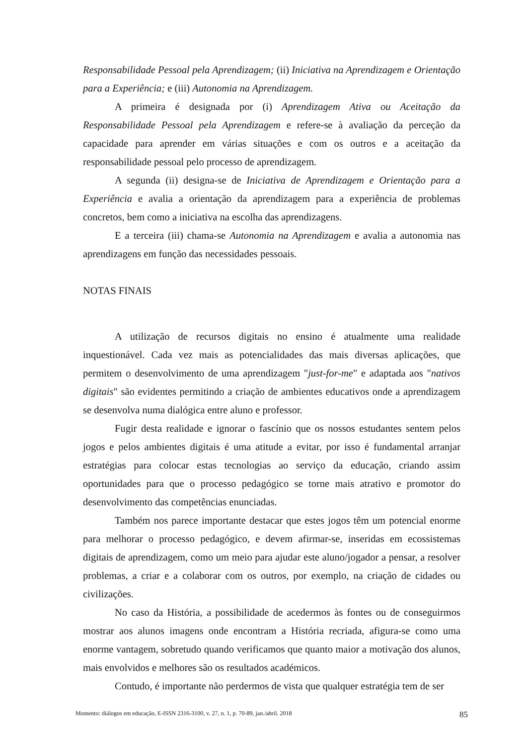Responsabilidade Pessoal pela Aprendizagem; (ii) Iniciativa na Aprendizagem e Orientação para a Experiência; e (iii) Autonomia na Aprendizagem.
A primeira é designada por (i) Aprendizagem Ativa ou Aceitação da Responsabilidade Pessoal pela Aprendizagem e refere-se à avaliação da perceção da capacidade para aprender em várias situações e com os outros e a aceitação da responsabilidade pessoal pelo processo de aprendizagem.
A segunda (ii) designa-se de Iniciativa de Aprendizagem e Orientação para a Experiência e avalia a orientação da aprendizagem para a experiência de problemas concretos, bem como a iniciativa na escolha das aprendizagens.
E a terceira (iii) chama-se Autonomia na Aprendizagem e avalia a autonomia nas aprendizagens em função das necessidades pessoais.
NOTAS FINAIS
A utilização de recursos digitais no ensino é atualmente uma realidade inquestionável. Cada vez mais as potencialidades das mais diversas aplicações, que permitem o desenvolvimento de uma aprendizagem "just-for-me" e adaptada aos "nativos digitais" são evidentes permitindo a criação de ambientes educativos onde a aprendizagem se desenvolva numa dialógica entre aluno e professor.
Fugir desta realidade e ignorar o fascínio que os nossos estudantes sentem pelos jogos e pelos ambientes digitais é uma atitude a evitar, por isso é fundamental arranjar estratégias para colocar estas tecnologias ao serviço da educação, criando assim oportunidades para que o processo pedagógico se torne mais atrativo e promotor do desenvolvimento das competências enunciadas.
Também nos parece importante destacar que estes jogos têm um potencial enorme para melhorar o processo pedagógico, e devem afirmar-se, inseridas em ecossistemas digitais de aprendizagem, como um meio para ajudar este aluno/jogador a pensar, a resolver problemas, a criar e a colaborar com os outros, por exemplo, na criação de cidades ou civilizações.
No caso da História, a possibilidade de acedermos às fontes ou de conseguirmos mostrar aos alunos imagens onde encontram a História recriada, afigura-se como uma enorme vantagem, sobretudo quando verificamos que quanto maior a motivação dos alunos, mais envolvidos e melhores são os resultados académicos.
Contudo, é importante não perdermos de vista que qualquer estratégia tem de ser
Momento: diálogos em educação, E-ISSN 2316-3100, v. 27, n. 1, p. 70-89, jan./abril. 2018 85